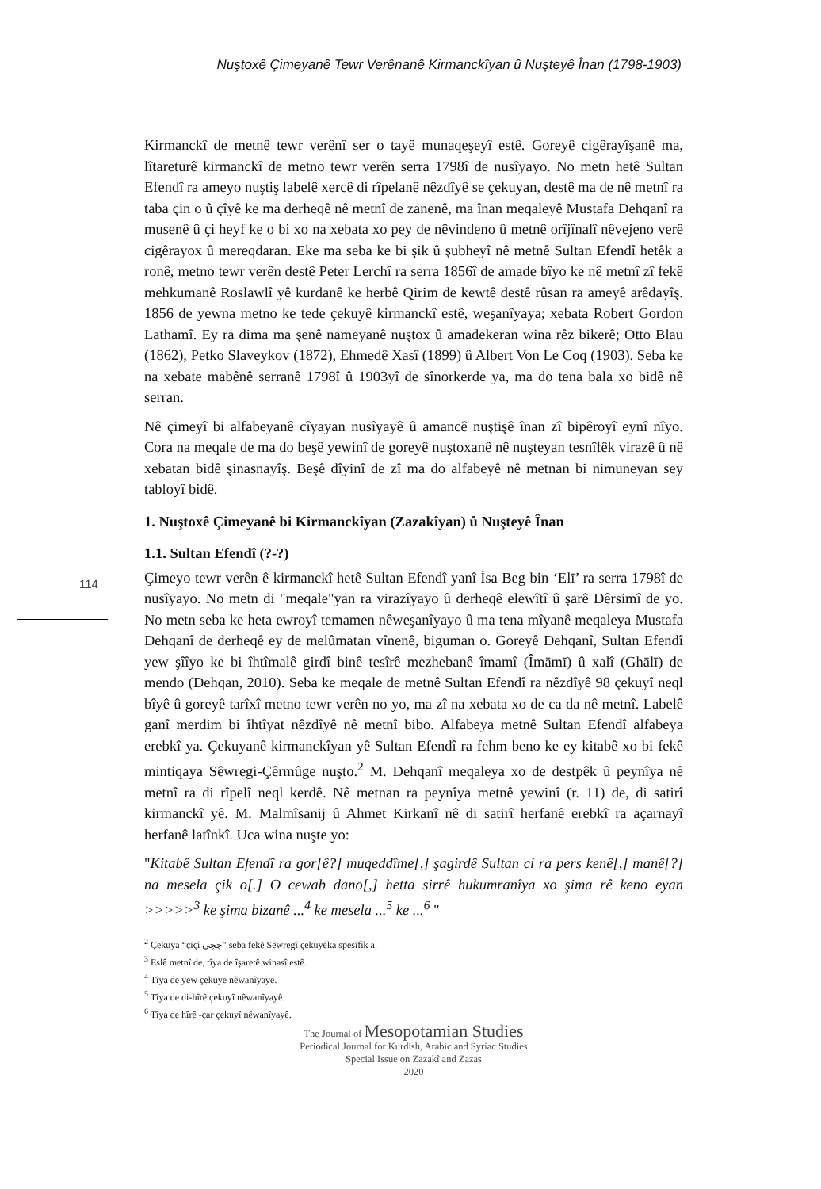Nuştoxê Çimeyanê Tewr Verênanê Kirmanckîyan û Nuşteyê Înan (1798-1903)
114
Kirmanckî de metnê tewr verênî ser o tayê munaqeşeyî estê. Goreyê cigêrayîşanê ma, lîtareturê kirmanckî de metno tewr verên serra 1798î de nusîyayo. No metn hetê Sultan Efendî ra ameyo nuştiş labelê xercê di rîpelanê nêzdîyê se çekuyan, destê ma de nê metnî ra taba çin o û çîyê ke ma derheqê nê metnî de zanenê, ma înan meqaleyê Mustafa Dehqanî ra musenê û çi heyf ke o bi xo na xebata xo pey de nêvindeno û metnê orîjînalî nêvejeno verê cigêrayox û mereqdaran. Eke ma seba ke bi şik û şubheyî nê metnê Sultan Efendî hetêk a ronê, metno tewr verên destê Peter Lerchî ra serra 1856î de amade bîyo ke nê metnî zî fekê mehkumanê Roslawlî yê kurdanê ke herbê Qirim de kewtê destê rûsan ra ameyê arêdayîş. 1856 de yewna metno ke tede çekuyê kirmanckî estê, weşanîyaya; xebata Robert Gordon Lathamî. Ey ra dima ma şenê nameyanê nuştox û amadekeran wina rêz bikerê; Otto Blau (1862), Petko Slaveykov (1872), Ehmedê Xasî (1899) û Albert Von Le Coq (1903). Seba ke na xebate mabênê serranê 1798î û 1903yî de sînorkerde ya, ma do tena bala xo bidê nê serran.
Nê çimeyî bi alfabeyanê cîyayan nusîyayê û amancê nuştişê înan zî bipêroyî eynî nîyo. Cora na meqale de ma do beşê yewinî de goreyê nuştoxanê nê nuşteyan tesnîfêk virazê û nê xebatan bidê şinasnayîş. Beşê dîyinî de zî ma do alfabeyê nê metnan bi nimuneyan sey tabloyî bidê.
1. Nuştoxê Çimeyanê bi Kirmanckîyan (Zazakîyan) û Nuşteyê Înan
1.1. Sultan Efendî (?-?)
Çimeyo tewr verên ê kirmanckî hetê Sultan Efendî yanî İsa Beg bin ‘Elī’ ra serra 1798î de nusîyayo. No metn di "meqale"yan ra virazîyayo û derheqê elewîtî û şarê Dêrsimî de yo. No metn seba ke heta ewroyî temamen nêweşanîyayo û ma tena mîyanê meqaleya Mustafa Dehqanî de derheqê ey de melûmatan vînenê, biguman o. Goreyê Dehqanî, Sultan Efendî yew şîîyo ke bi îhtîmalê girdî binê tesîrê mezhebanê îmamî (Îmāmī) û xalî (Ghālī) de mendo (Dehqan, 2010). Seba ke meqale de metnê Sultan Efendî ra nêzdîyê 98 çekuyî neql bîyê û goreyê tarîxî metno tewr verên no yo, ma zî na xebata xo de ca da nê metnî. Labelê ganî merdim bi îhtîyat nêzdîyê nê metnî bibo. Alfabeya metnê Sultan Efendî alfabeya erebkî ya. Çekuyanê kirmanckîyan yê Sultan Efendî ra fehm beno ke ey kitabê xo bi fekê mintiqaya Sêwregi-Çêrmûge nuşto.<sup>2</sup> M. Dehqanî meqaleya xo de destpêk û peynîya nê metnî ra di rîpelî neql kerdê. Nê metnan ra peynîya metnê yewinî (r. 11) de, di satirî kirmanckî yê. M. Malmîsanij û Ahmet Kirkanî nê di satirî herfanê erebkî ra açarnayî herfanê latînkî. Uca wina nuşte yo:
"Kitabê Sultan Efendî ra gor[ê?] muqeddîme[,] şagirdê Sultan ci ra pers kenê[,] manê[?] na mesela çik o[.] O cewab dano[,] hetta sirrê hukumranîya xo şima rê keno eyan >>>>><sup>3</sup> ke şima bizanê ...<sup>4</sup> ke mesela ...<sup>5</sup> ke ...<sup>6</sup> "
<sup>2</sup> Çekuya “çiçî چچی” seba fekê Sêwregî çekuyêka spesîfîk a.
<sup>3</sup> Eslê metnî de, tîya de îşaretê winasî estê.
<sup>4</sup> Tîya de yew çekuye nêwanîyaye.
<sup>5</sup> Tîya de di-hîrê çekuyî nêwanîyayê.
<sup>6</sup> Tîya de hîrê -çar çekuyî nêwanîyayê.
The Journal of Mesopotamian Studies
Periodical Journal for Kurdish, Arabic and Syriac Studies
Special Issue on Zazakî and Zazas
2020